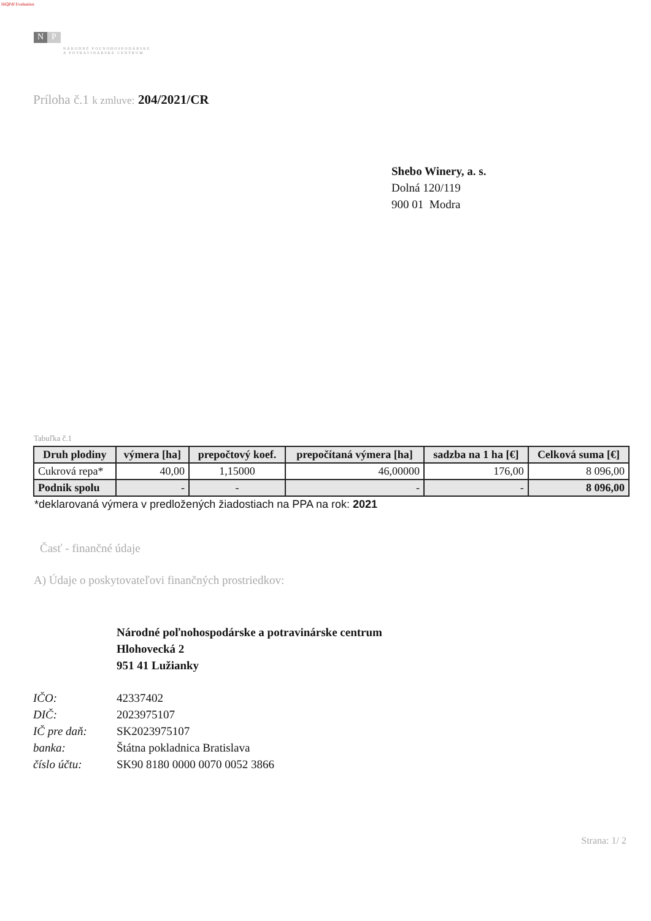HiQPdf Evaluation
N P
NÁRODNÉ POĽNOHOSPODÁRSKE
A POTRAVINÁRSKE CENTRUM
Príloha č.1 k zmluve: 204/2021/CR
Shebo Winery, a. s.
Dolná 120/119
900 01 Modra
Tabuľka č.1
| Druh plodiny | výmera [ha] | prepočtový koef. | prepočítaná výmera [ha] | sadzba na 1 ha [€] | Celková suma [€] |
| --- | --- | --- | --- | --- | --- |
| Cukrová repa* | 40,00 | 1,15000 | 46,00000 | 176,00 | 8 096,00 |
| Podnik spolu | - | - | - | - | 8 096,00 |
*deklarovaná výmera v predložených žiadostiach na PPA na rok: 2021
Časť - finančné údaje
A) Údaje o poskytovateľovi finančných prostriedkov:
Národné poľnohospodárske a potravinárske centrum
Hlohovecká 2
951 41 Lužianky
IČO: 42337402
DIČ: 2023975107
IČ pre daň: SK2023975107
banka: Štátna pokladnica Bratislava
číslo účtu: SK90 8180 0000 0070 0052 3866
Strana: 1/ 2